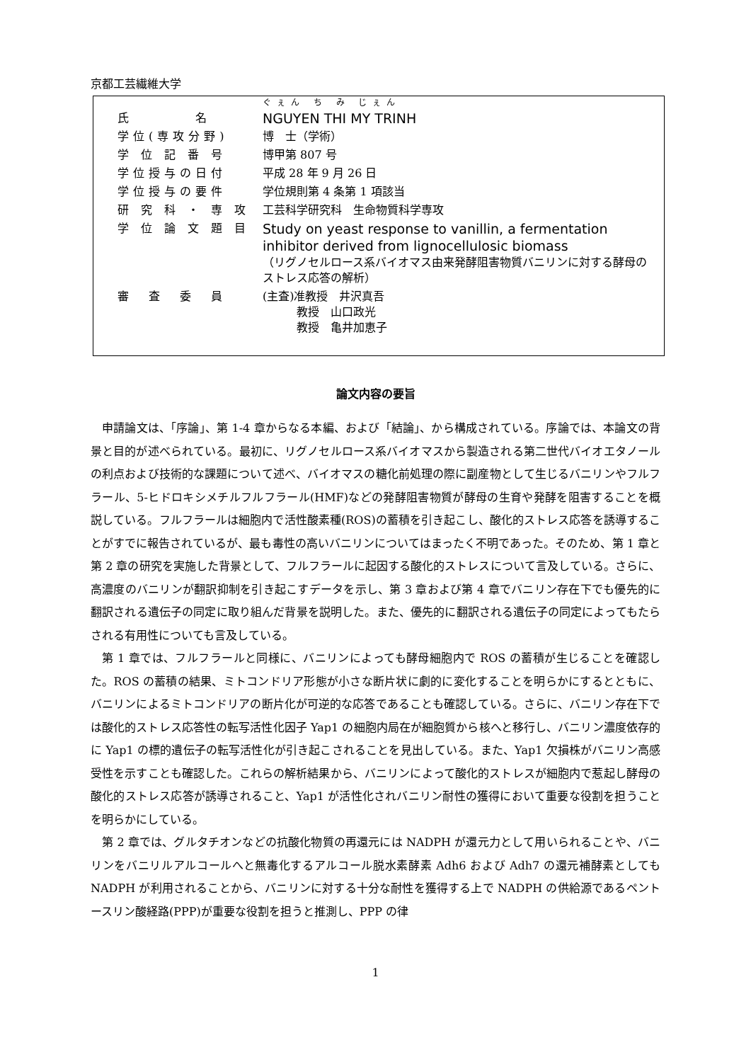京都工芸繊維大学
| | ぐぇん ち み じぇん |
| 氏 名 | NGUYEN THI MY TRINH |
| 学位(専攻分野) | 博 士（学術） |
| 学 位 記 番 号 | 博甲第 807 号 |
| 学位授与の日付 | 平成 28 年 9 月 26 日 |
| 学位授与の要件 | 学位規則第 4 条第 1 項該当 |
| 研 究 科 ・ 専 攻 | 工芸科学研究科 生命物質科学専攻 |
| 学 位 論 文 題 目 | Study on yeast response to vanillin, a fermentation inhibitor derived from lignocellulosic biomass （リグノセルロース系バイオマス由来発酵阻害物質バニリンに対する酵母のストレス応答の解析） |
| 審 査 委 員 | (主査)准教授 井沢真吾 教授 山口政光 教授 亀井加恵子 |
論文内容の要旨
申請論文は、「序論」、第 1-4 章からなる本編、および「結論」、から構成されている。序論では、本論文の背景と目的が述べられている。最初に、リグノセルロース系バイオマスから製造される第二世代バイオエタノールの利点および技術的な課題について述べ、バイオマスの糖化前処理の際に副産物として生じるバニリンやフルフラール、5-ヒドロキシメチルフルフラール(HMF)などの発酵阻害物質が酵母の生育や発酵を阻害することを概説している。フルフラールは細胞内で活性酸素種(ROS)の蓄積を引き起こし、酸化的ストレス応答を誘導することがすでに報告されているが、最も毒性の高いバニリンについてはまったく不明であった。そのため、第 1 章と第 2 章の研究を実施した背景として、フルフラールに起因する酸化的ストレスについて言及している。さらに、高濃度のバニリンが翻訳抑制を引き起こすデータを示し、第 3 章および第 4 章でバニリン存在下でも優先的に翻訳される遺伝子の同定に取り組んだ背景を説明した。また、優先的に翻訳される遺伝子の同定によってもたらされる有用性についても言及している。
第 1 章では、フルフラールと同様に、バニリンによっても酵母細胞内で ROS の蓄積が生じることを確認した。ROS の蓄積の結果、ミトコンドリア形態が小さな断片状に劇的に変化することを明らかにするとともに、バニリンによるミトコンドリアの断片化が可逆的な応答であることも確認している。さらに、バニリン存在下では酸化的ストレス応答性の転写活性化因子 Yap1 の細胞内局在が細胞質から核へと移行し、バニリン濃度依存的に Yap1 の標的遺伝子の転写活性化が引き起こされることを見出している。また、Yap1 欠損株がバニリン高感受性を示すことも確認した。これらの解析結果から、バニリンによって酸化的ストレスが細胞内で惹起し酵母の酸化的ストレス応答が誘導されること、Yap1 が活性化されバニリン耐性の獲得において重要な役割を担うことを明らかにしている。
第 2 章では、グルタチオンなどの抗酸化物質の再還元には NADPH が還元力として用いられることや、バニリンをバニリルアルコールへと無毒化するアルコール脱水素酵素 Adh6 および Adh7 の還元補酵素としても NADPH が利用されることから、バニリンに対する十分な耐性を獲得する上で NADPH の供給源であるペントースリン酸経路(PPP)が重要な役割を担うと推測し、PPP の律
1